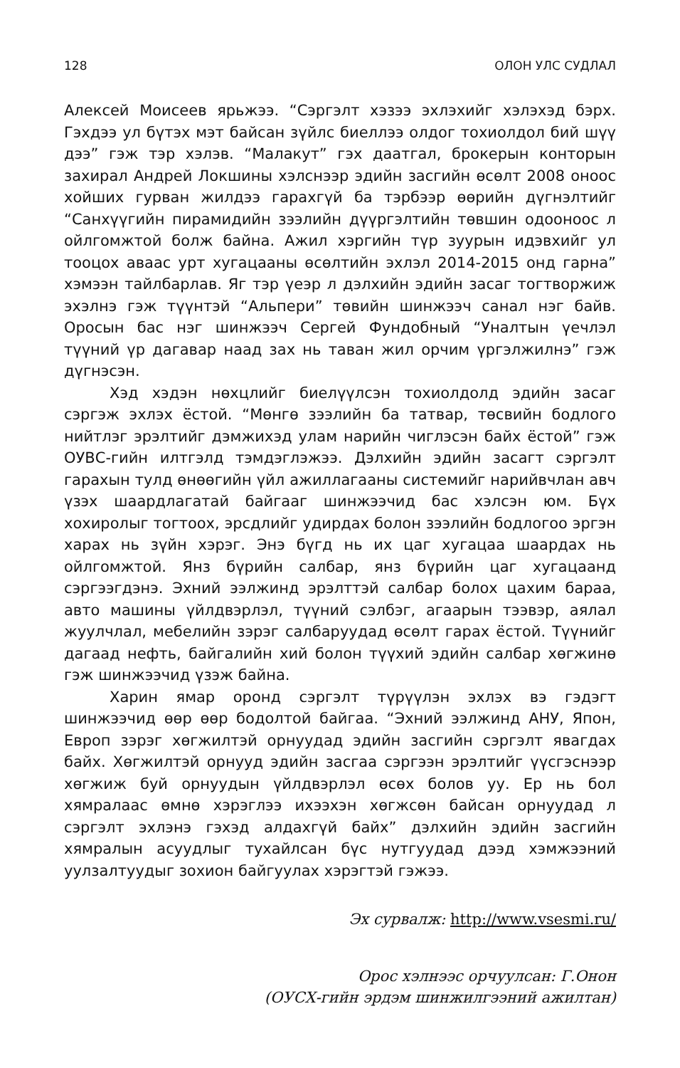128 ОЛОН УЛС СУДЛАЛ
Алексей Моисеев ярьжээ. “Сэргэлт хэзээ эхлэхийг хэлэхэд бэрх. Гэхдээ ул бүтэх мэт байсан зүйлс биеллээ олдог тохиолдол бий шүү дээ” гэж тэр хэлэв. “Малакут” гэх даатгал, брокерын конторын захирал Андрей Локшины хэлснээр эдийн засгийн өсөлт 2008 оноос хойших гурван жилдээ гарахгүй ба тэрбээр өөрийн дүгнэлтийг “Санхүүгийн пирамидийн зээлийн дүүргэлтийн төвшин одооноос л ойлгомжтой болж байна. Ажил хэргийн түр зуурын идэвхийг ул тооцох аваас урт хугацааны өсөлтийн эхлэл 2014-2015 онд гарна” хэмээн тайлбарлав. Яг тэр үеэр л дэлхийн эдийн засаг тогтворжиж эхэлнэ гэж түүнтэй “Альпери” төвийн шинжээч санал нэг байв. Оросын бас нэг шинжээч Сергей Фундобный “Уналтын үечлэл түүний үр дагавар наад зах нь таван жил орчим үргэлжилнэ” гэж дүгнэсэн.
Хэд хэдэн нөхцлийг биелүүлсэн тохиолдолд эдийн засаг сэргэж эхлэх ёстой. “Мөнгө зээлийн ба татвар, төсвийн бодлого нийтлэг эрэлтийг дэмжихэд улам нарийн чиглэсэн байх ёстой” гэж ОУВС-гийн илтгэлд тэмдэглэжээ. Дэлхийн эдийн засагт сэргэлт гарахын тулд өнөөгийн үйл ажиллагааны системийг нарийвчлан авч үзэх шаардлагатай байгааг шинжээчид бас хэлсэн юм. Бүх хохиролыг тогтоох, эрсдлийг удирдах болон зээлийн бодлогоо эргэн харах нь зүйн хэрэг. Энэ бүгд нь их цаг хугацаа шаардах нь ойлгомжтой. Янз бүрийн салбар, янз бүрийн цаг хугацаанд сэргээгдэнэ. Эхний ээлжинд эрэлттэй салбар болох цахим бараа, авто машины үйлдвэрлэл, түүний сэлбэг, агаарын тээвэр, аялал жуулчлал, мебелийн зэрэг салбаруудад өсөлт гарах ёстой. Түүнийг дагаад нефть, байгалийн хий болон түүхий эдийн салбар хөгжинө гэж шинжээчид үзэж байна.
Харин ямар оронд сэргэлт түрүүлэн эхлэх вэ гэдэгт шинжээчид өөр өөр бодолтой байгаа. “Эхний ээлжинд АНУ, Япон, Европ зэрэг хөгжилтэй орнуудад эдийн засгийн сэргэлт явагдах байх. Хөгжилтэй орнууд эдийн засгаа сэргээн эрэлтийг үүсгэснээр хөгжиж буй орнуудын үйлдвэрлэл өсөх болов уу. Ер нь бол хямралаас өмнө хэрэглээ ихээхэн хөгжсөн байсан орнуудад л сэргэлт эхлэнэ гэхэд алдахгүй байх” дэлхийн эдийн засгийн хямралын асуудлыг тухайлсан бүс нутгуудад дээд хэмжээний уулзалтуудыг зохион байгуулах хэрэгтэй гэжээ.
Эх сурвалж: http://www.vsesmi.ru/
Орос хэлнээс орчуулсан: Г.Онон
(ОУСХ-гийн эрдэм шинжилгээний ажилтан)